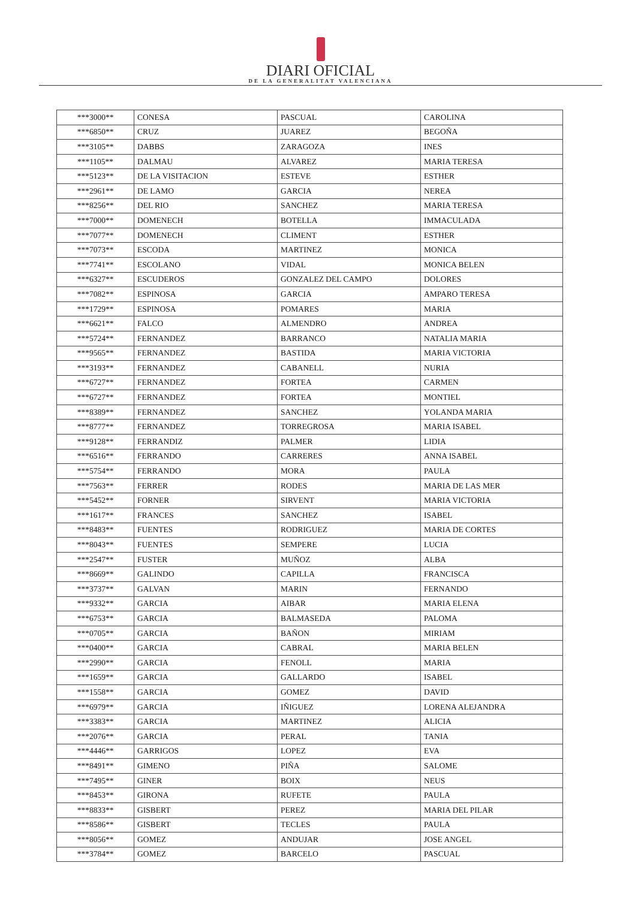DIARI OFICIAL
DE LA GENERALITAT VALENCIANA
| ***3000** | CONESA | PASCUAL | CAROLINA |
| ***6850** | CRUZ | JUAREZ | BEGOÑA |
| ***3105** | DABBS | ZARAGOZA | INES |
| ***1105** | DALMAU | ALVAREZ | MARIA TERESA |
| ***5123** | DE LA VISITACION | ESTEVE | ESTHER |
| ***2961** | DE LAMO | GARCIA | NEREA |
| ***8256** | DEL RIO | SANCHEZ | MARIA TERESA |
| ***7000** | DOMENECH | BOTELLA | IMMACULADA |
| ***7077** | DOMENECH | CLIMENT | ESTHER |
| ***7073** | ESCODA | MARTINEZ | MONICA |
| ***7741** | ESCOLANO | VIDAL | MONICA BELEN |
| ***6327** | ESCUDEROS | GONZALEZ DEL CAMPO | DOLORES |
| ***7082** | ESPINOSA | GARCIA | AMPARO TERESA |
| ***1729** | ESPINOSA | POMARES | MARIA |
| ***6621** | FALCO | ALMENDRO | ANDREA |
| ***5724** | FERNANDEZ | BARRANCO | NATALIA MARIA |
| ***9565** | FERNANDEZ | BASTIDA | MARIA VICTORIA |
| ***3193** | FERNANDEZ | CABANELL | NURIA |
| ***6727** | FERNANDEZ | FORTEA | CARMEN |
| ***6727** | FERNANDEZ | FORTEA | MONTIEL |
| ***8389** | FERNANDEZ | SANCHEZ | YOLANDA MARIA |
| ***8777** | FERNANDEZ | TORREGROSA | MARIA ISABEL |
| ***9128** | FERRANDIZ | PALMER | LIDIA |
| ***6516** | FERRANDO | CARRERES | ANNA ISABEL |
| ***5754** | FERRANDO | MORA | PAULA |
| ***7563** | FERRER | RODES | MARIA DE LAS MER |
| ***5452** | FORNER | SIRVENT | MARIA VICTORIA |
| ***1617** | FRANCES | SANCHEZ | ISABEL |
| ***8483** | FUENTES | RODRIGUEZ | MARIA DE CORTES |
| ***8043** | FUENTES | SEMPERE | LUCIA |
| ***2547** | FUSTER | MUÑOZ | ALBA |
| ***8669** | GALINDO | CAPILLA | FRANCISCA |
| ***3737** | GALVAN | MARIN | FERNANDO |
| ***9332** | GARCIA | AIBAR | MARIA ELENA |
| ***6753** | GARCIA | BALMASEDA | PALOMA |
| ***0705** | GARCIA | BAÑON | MIRIAM |
| ***0400** | GARCIA | CABRAL | MARIA BELEN |
| ***2990** | GARCIA | FENOLL | MARIA |
| ***1659** | GARCIA | GALLARDO | ISABEL |
| ***1558** | GARCIA | GOMEZ | DAVID |
| ***6979** | GARCIA | IÑIGUEZ | LORENA ALEJANDRA |
| ***3383** | GARCIA | MARTINEZ | ALICIA |
| ***2076** | GARCIA | PERAL | TANIA |
| ***4446** | GARRIGOS | LOPEZ | EVA |
| ***8491** | GIMENO | PIÑA | SALOME |
| ***7495** | GINER | BOIX | NEUS |
| ***8453** | GIRONA | RUFETE | PAULA |
| ***8833** | GISBERT | PEREZ | MARIA DEL PILAR |
| ***8586** | GISBERT | TECLES | PAULA |
| ***8056** | GOMEZ | ANDUJAR | JOSE ANGEL |
| ***3784** | GOMEZ | BARCELO | PASCUAL |